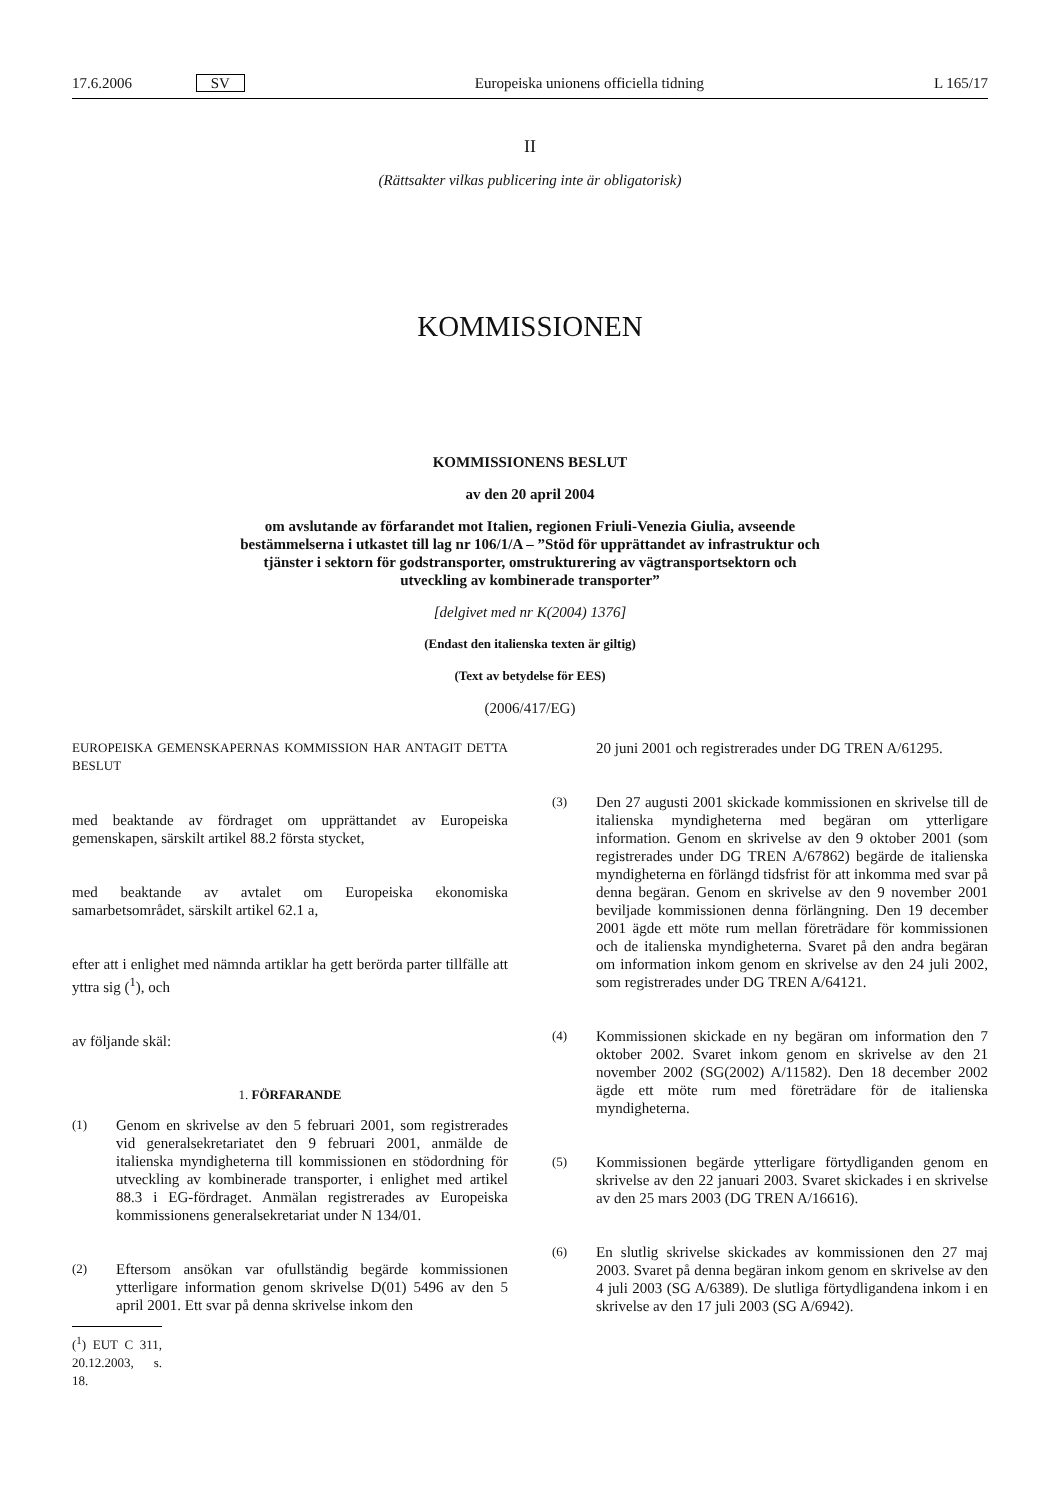17.6.2006 SV Europeiska unionens officiella tidning L 165/17
II
(Rättsakter vilkas publicering inte är obligatorisk)
KOMMISSIONEN
KOMMISSIONENS BESLUT
av den 20 april 2004
om avslutande av förfarandet mot Italien, regionen Friuli-Venezia Giulia, avseende bestämmelserna i utkastet till lag nr 106/1/A – ”Stöd för upprättandet av infrastruktur och tjänster i sektorn för godstransporter, omstrukturering av vägtransportsektorn och utveckling av kombinerade transporter”
[delgivet med nr K(2004) 1376]
(Endast den italienska texten är giltig)
(Text av betydelse för EES)
(2006/417/EG)
EUROPEISKA GEMENSKAPERNAS KOMMISSION HAR ANTAGIT DETTA BESLUT
med beaktande av fördraget om upprättandet av Europeiska gemenskapen, särskilt artikel 88.2 första stycket,
med beaktande av avtalet om Europeiska ekonomiska samarbetsområdet, särskilt artikel 62.1 a,
efter att i enlighet med nämnda artiklar ha gett berörda parter tillfälle att yttra sig (<sup>1</sup>), och
av följande skäl:
1. FÖRFARANDE
(1)
Genom en skrivelse av den 5 februari 2001, som registrerades vid generalsekretariatet den 9 februari 2001, anmälde de italienska myndigheterna till kommissionen en stödordning för utveckling av kombinerade transporter, i enlighet med artikel 88.3 i EG-fördraget. Anmälan registrerades av Europeiska kommissionens generalsekretariat under N 134/01.
(2)
Eftersom ansökan var ofullständig begärde kommissionen ytterligare information genom skrivelse D(01) 5496 av den 5 april 2001. Ett svar på denna skrivelse inkom den
(<sup>1</sup>) EUT C 311, 20.12.2003, s. 18.
20 juni 2001 och registrerades under DG TREN A/61295.
(3)
Den 27 augusti 2001 skickade kommissionen en skrivelse till de italienska myndigheterna med begäran om ytterligare information. Genom en skrivelse av den 9 oktober 2001 (som registrerades under DG TREN A/67862) begärde de italienska myndigheterna en förlängd tidsfrist för att inkomma med svar på denna begäran. Genom en skrivelse av den 9 november 2001 beviljade kommissionen denna förlängning. Den 19 december 2001 ägde ett möte rum mellan företrädare för kommissionen och de italienska myndigheterna. Svaret på den andra begäran om information inkom genom en skrivelse av den 24 juli 2002, som registrerades under DG TREN A/64121.
(4)
Kommissionen skickade en ny begäran om information den 7 oktober 2002. Svaret inkom genom en skrivelse av den 21 november 2002 (SG(2002) A/11582). Den 18 december 2002 ägde ett möte rum med företrädare för de italienska myndigheterna.
(5)
Kommissionen begärde ytterligare förtydliganden genom en skrivelse av den 22 januari 2003. Svaret skickades i en skrivelse av den 25 mars 2003 (DG TREN A/16616).
(6)
En slutlig skrivelse skickades av kommissionen den 27 maj 2003. Svaret på denna begäran inkom genom en skrivelse av den 4 juli 2003 (SG A/6389). De slutliga förtydligandena inkom i en skrivelse av den 17 juli 2003 (SG A/6942).